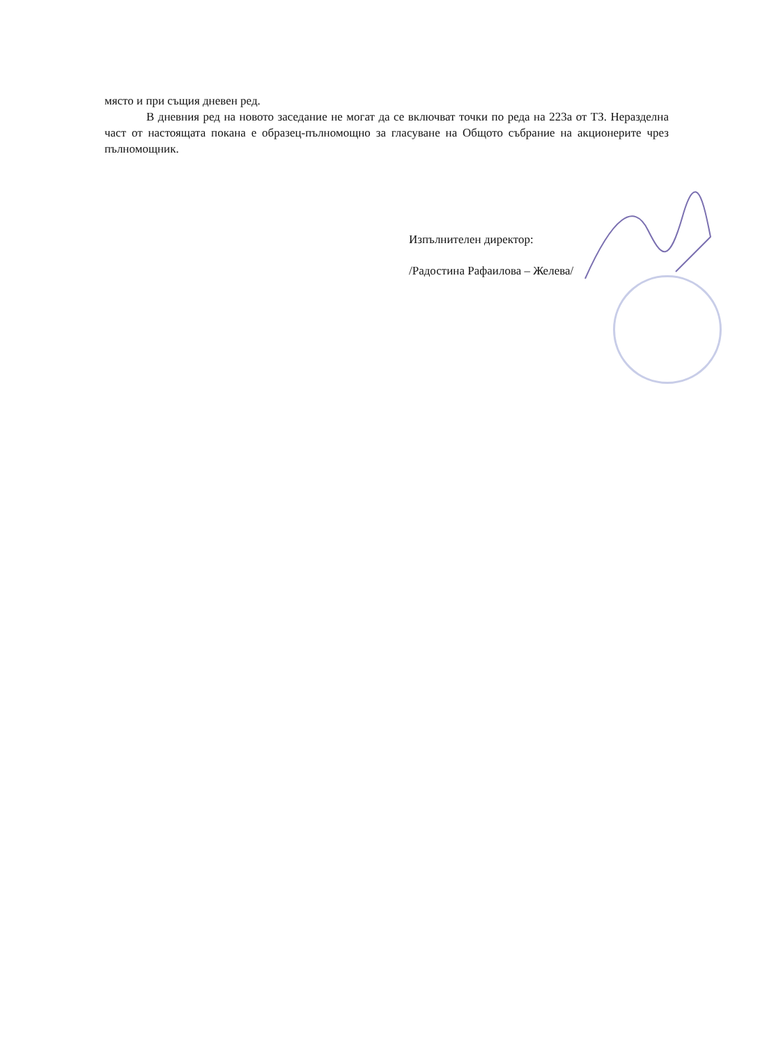място и при същия дневен ред.
В дневния ред на новото заседание не могат да се включват точки по реда на 223а от ТЗ. Неразделна част от настоящата покана е образец-пълномощно за гласуване на Общото събрание на акционерите чрез пълномощник.
Изпълнителен директор:
/Радостина Рафаилова – Желева/